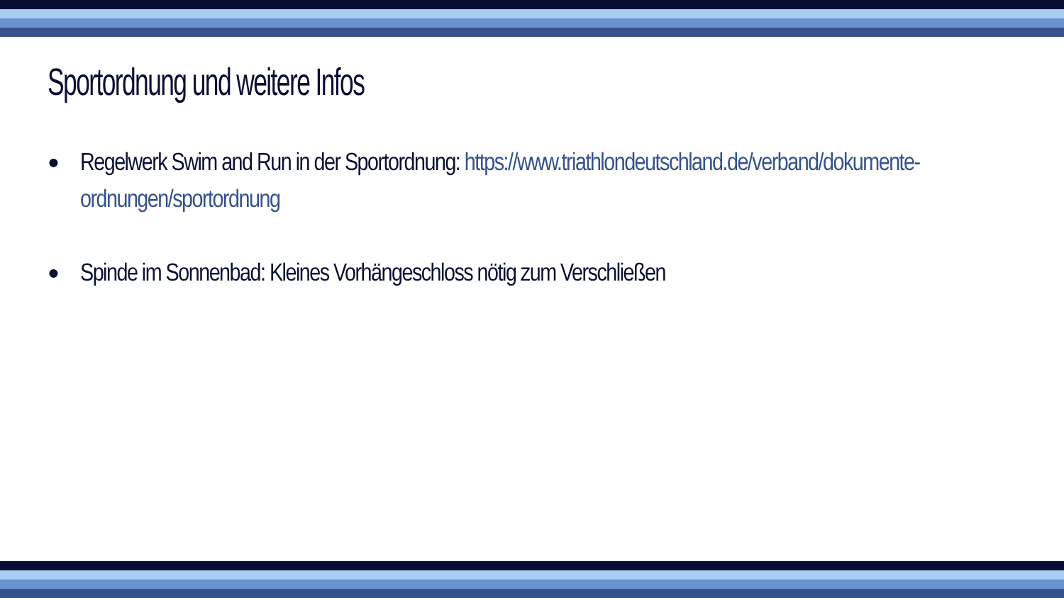Sportordnung und weitere Infos
● Regelwerk Swim and Run in der Sportordnung: https://www.triathlondeutschland.de/verband/dokumente-ordnungen/sportordnung
● Spinde im Sonnenbad: Kleines Vorhängeschloss nötig zum Verschließen